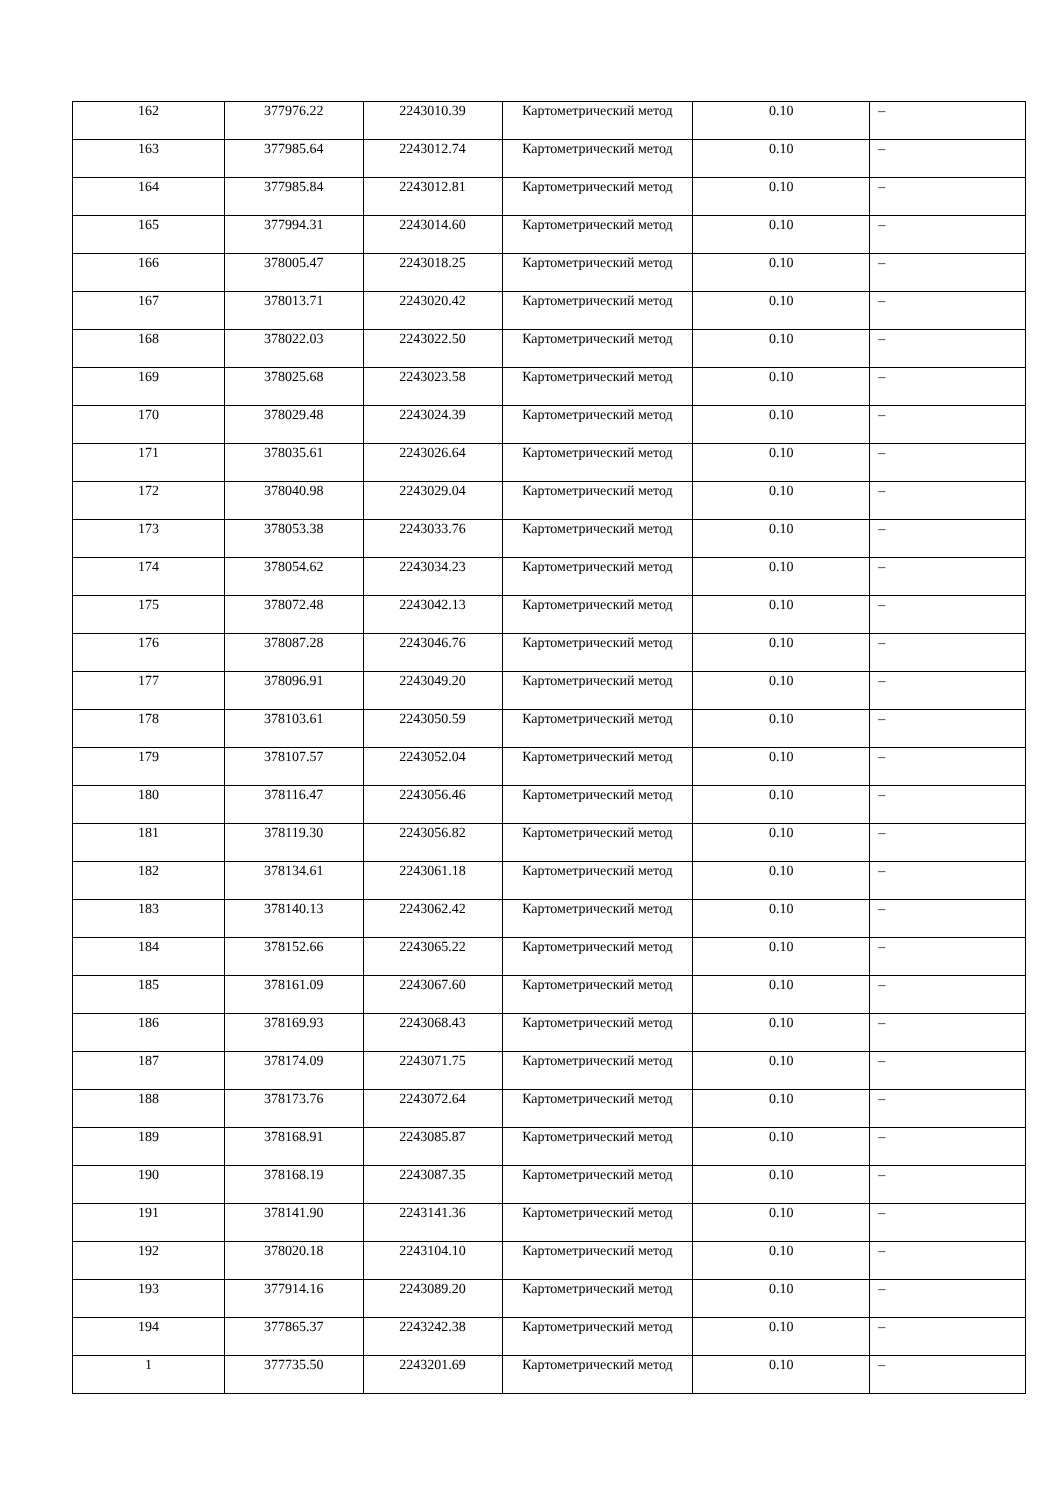| 162 | 377976.22 | 2243010.39 | Картометрический метод | 0.10 | – |
| 163 | 377985.64 | 2243012.74 | Картометрический метод | 0.10 | – |
| 164 | 377985.84 | 2243012.81 | Картометрический метод | 0.10 | – |
| 165 | 377994.31 | 2243014.60 | Картометрический метод | 0.10 | – |
| 166 | 378005.47 | 2243018.25 | Картометрический метод | 0.10 | – |
| 167 | 378013.71 | 2243020.42 | Картометрический метод | 0.10 | – |
| 168 | 378022.03 | 2243022.50 | Картометрический метод | 0.10 | – |
| 169 | 378025.68 | 2243023.58 | Картометрический метод | 0.10 | – |
| 170 | 378029.48 | 2243024.39 | Картометрический метод | 0.10 | – |
| 171 | 378035.61 | 2243026.64 | Картометрический метод | 0.10 | – |
| 172 | 378040.98 | 2243029.04 | Картометрический метод | 0.10 | – |
| 173 | 378053.38 | 2243033.76 | Картометрический метод | 0.10 | – |
| 174 | 378054.62 | 2243034.23 | Картометрический метод | 0.10 | – |
| 175 | 378072.48 | 2243042.13 | Картометрический метод | 0.10 | – |
| 176 | 378087.28 | 2243046.76 | Картометрический метод | 0.10 | – |
| 177 | 378096.91 | 2243049.20 | Картометрический метод | 0.10 | – |
| 178 | 378103.61 | 2243050.59 | Картометрический метод | 0.10 | – |
| 179 | 378107.57 | 2243052.04 | Картометрический метод | 0.10 | – |
| 180 | 378116.47 | 2243056.46 | Картометрический метод | 0.10 | – |
| 181 | 378119.30 | 2243056.82 | Картометрический метод | 0.10 | – |
| 182 | 378134.61 | 2243061.18 | Картометрический метод | 0.10 | – |
| 183 | 378140.13 | 2243062.42 | Картометрический метод | 0.10 | – |
| 184 | 378152.66 | 2243065.22 | Картометрический метод | 0.10 | – |
| 185 | 378161.09 | 2243067.60 | Картометрический метод | 0.10 | – |
| 186 | 378169.93 | 2243068.43 | Картометрический метод | 0.10 | – |
| 187 | 378174.09 | 2243071.75 | Картометрический метод | 0.10 | – |
| 188 | 378173.76 | 2243072.64 | Картометрический метод | 0.10 | – |
| 189 | 378168.91 | 2243085.87 | Картометрический метод | 0.10 | – |
| 190 | 378168.19 | 2243087.35 | Картометрический метод | 0.10 | – |
| 191 | 378141.90 | 2243141.36 | Картометрический метод | 0.10 | – |
| 192 | 378020.18 | 2243104.10 | Картометрический метод | 0.10 | – |
| 193 | 377914.16 | 2243089.20 | Картометрический метод | 0.10 | – |
| 194 | 377865.37 | 2243242.38 | Картометрический метод | 0.10 | – |
| 1 | 377735.50 | 2243201.69 | Картометрический метод | 0.10 | – |